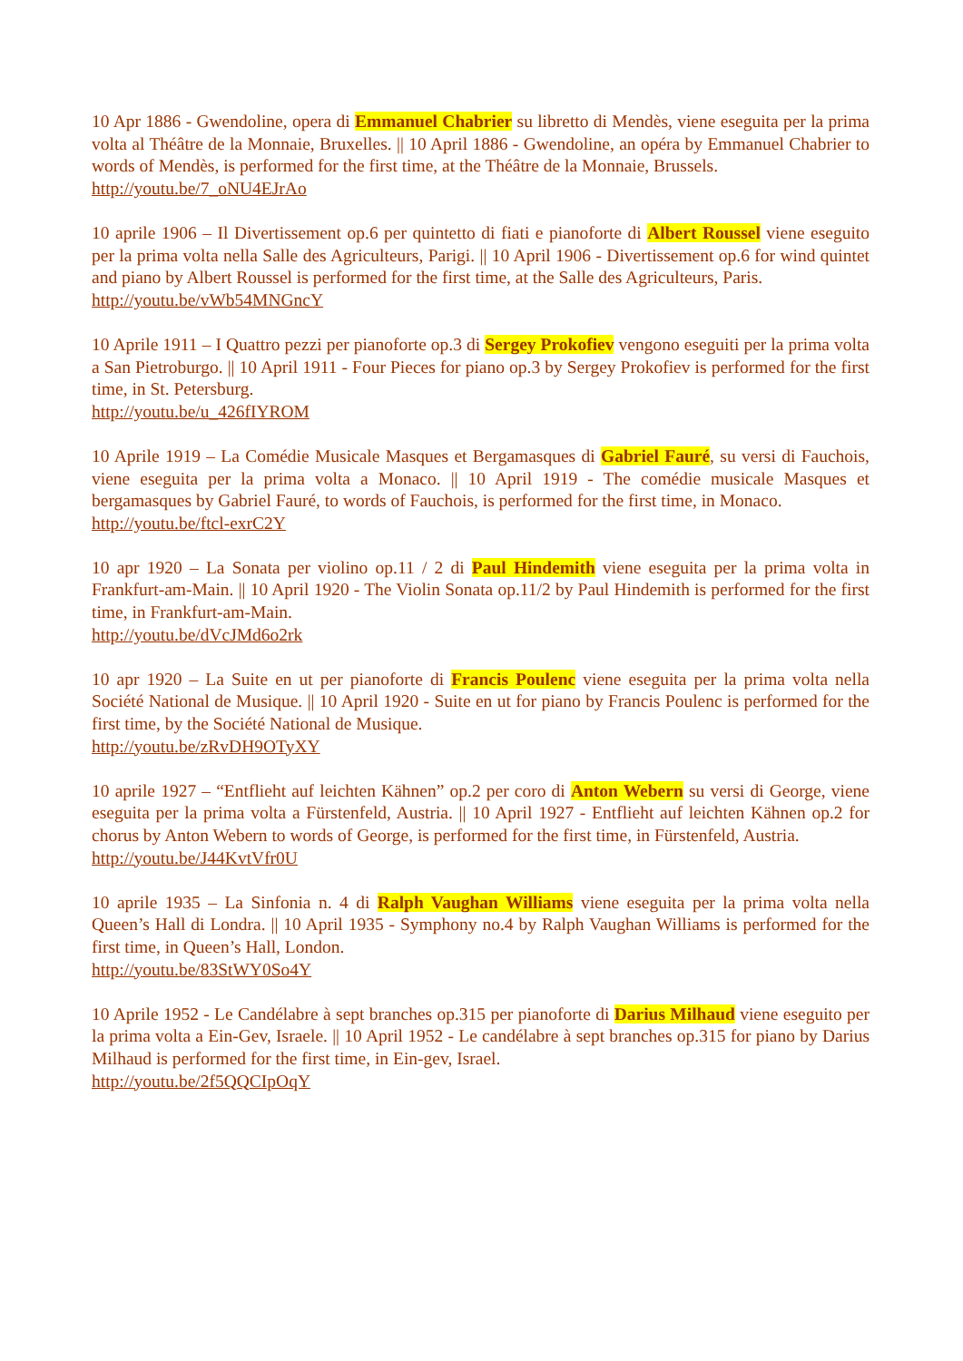10 Apr 1886 - Gwendoline, opera di Emmanuel Chabrier su libretto di Mendès, viene eseguita per la prima volta al Théâtre de la Monnaie, Bruxelles. || 10 April 1886 - Gwendoline, an opéra by Emmanuel Chabrier to words of Mendès, is performed for the first time, at the Théâtre de la Monnaie, Brussels.
http://youtu.be/7_oNU4EJrAo
10 aprile 1906 – Il Divertissement op.6 per quintetto di fiati e pianoforte di Albert Roussel viene eseguito per la prima volta nella Salle des Agriculteurs, Parigi. || 10 April 1906 - Divertissement op.6 for wind quintet and piano by Albert Roussel is performed for the first time, at the Salle des Agriculteurs, Paris.
http://youtu.be/vWb54MNGncY
10 Aprile 1911 – I Quattro pezzi per pianoforte op.3 di Sergey Prokofiev vengono eseguiti per la prima volta a San Pietroburgo. || 10 April 1911 - Four Pieces for piano op.3 by Sergey Prokofiev is performed for the first time, in St. Petersburg.
http://youtu.be/u_426fIYROM
10 Aprile 1919 – La Comédie Musicale Masques et Bergamasques di Gabriel Fauré, su versi di Fauchois, viene eseguita per la prima volta a Monaco. || 10 April 1919 - The comédie musicale Masques et bergamasques by Gabriel Fauré, to words of Fauchois, is performed for the first time, in Monaco.
http://youtu.be/ftcl-exrC2Y
10 apr 1920 – La Sonata per violino op.11 / 2 di Paul Hindemith viene eseguita per la prima volta in Frankfurt-am-Main. || 10 April 1920 - The Violin Sonata op.11/2 by Paul Hindemith is performed for the first time, in Frankfurt-am-Main.
http://youtu.be/dVcJMd6o2rk
10 apr 1920 – La Suite en ut per pianoforte di Francis Poulenc viene eseguita per la prima volta nella Société National de Musique. || 10 April 1920 - Suite en ut for piano by Francis Poulenc is performed for the first time, by the Société National de Musique.
http://youtu.be/zRvDH9OTyXY
10 aprile 1927 – “Entflieht auf leichten Kähnen” op.2 per coro di Anton Webern su versi di George, viene eseguita per la prima volta a Fürstenfeld, Austria. || 10 April 1927 - Entflieht auf leichten Kähnen op.2 for chorus by Anton Webern to words of George, is performed for the first time, in Fürstenfeld, Austria.
http://youtu.be/J44KvtVfr0U
10 aprile 1935 – La Sinfonia n. 4 di Ralph Vaughan Williams viene eseguita per la prima volta nella Queen’s Hall di Londra. || 10 April 1935 - Symphony no.4 by Ralph Vaughan Williams is performed for the first time, in Queen’s Hall, London.
http://youtu.be/83StWY0So4Y
10 Aprile 1952 - Le Candélabre à sept branches op.315 per pianoforte di Darius Milhaud viene eseguito per la prima volta a Ein-Gev, Israele. || 10 April 1952 - Le candélabre à sept branches op.315 for piano by Darius Milhaud is performed for the first time, in Ein-gev, Israel.
http://youtu.be/2f5QQCIpOqY